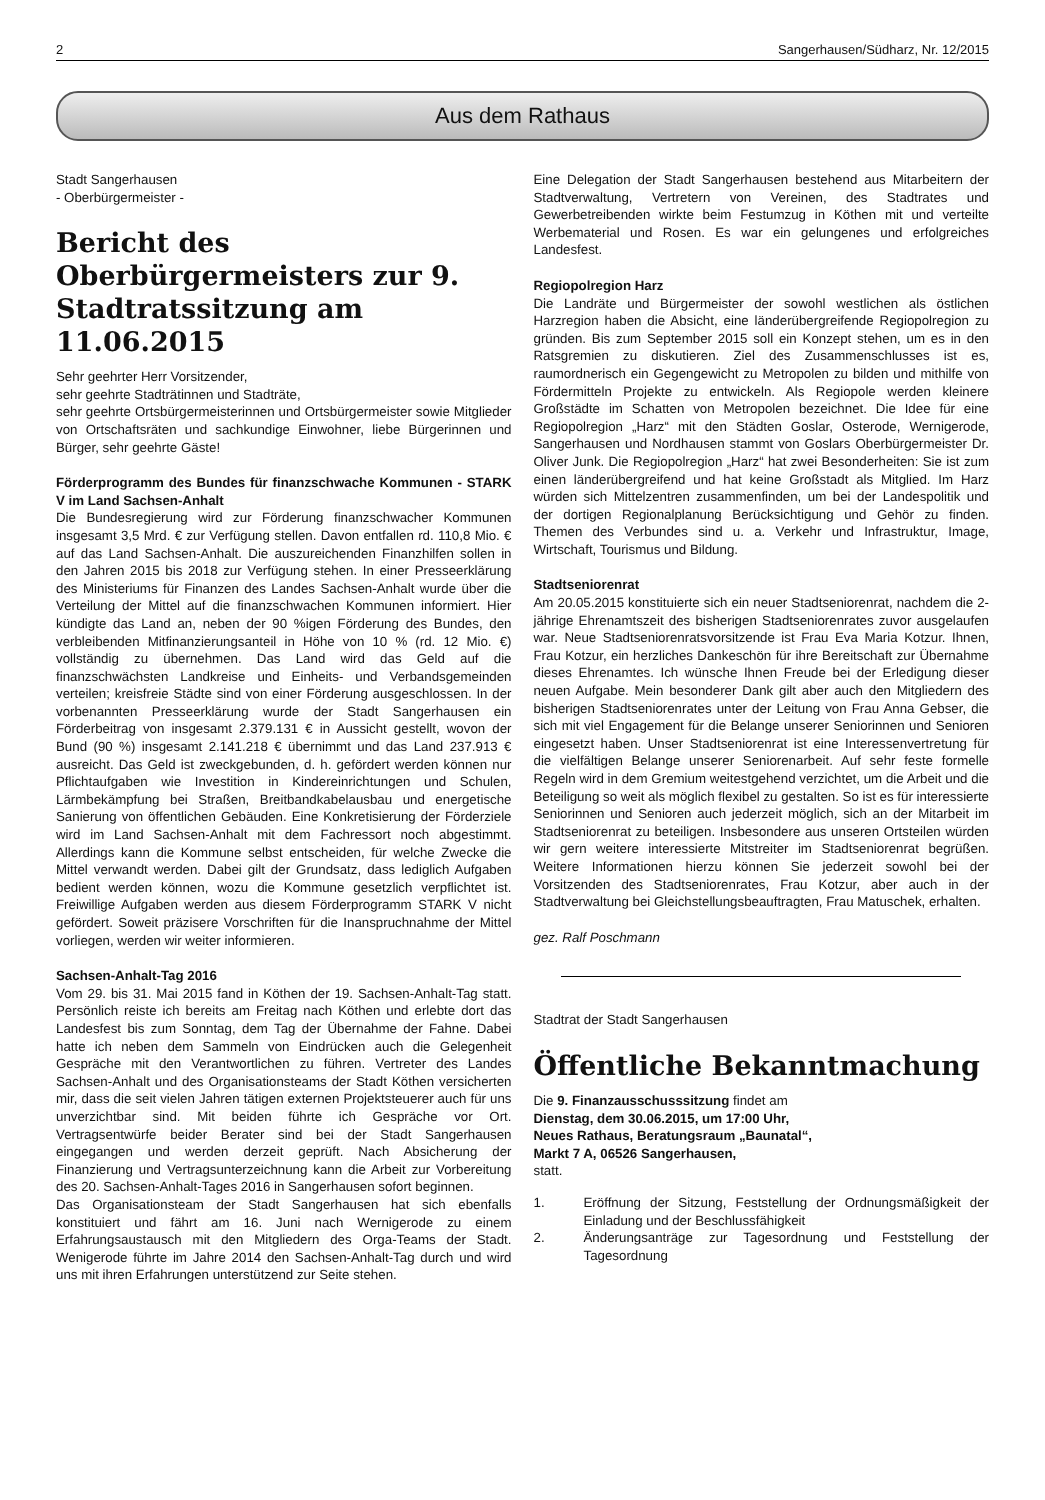2 Sangerhausen/Südharz, Nr. 12/2015
Aus dem Rathaus
Stadt Sangerhausen
- Oberbürgermeister -
Bericht des Oberbürgermeisters zur 9. Stadtratssitzung am 11.06.2015
Sehr geehrter Herr Vorsitzender,
sehr geehrte Stadträtinnen und Stadträte,
sehr geehrte Ortsbürgermeisterinnen und Ortsbürgermeister sowie Mitglieder von Ortschaftsräten und sachkundige Einwohner, liebe Bürgerinnen und Bürger, sehr geehrte Gäste!
Förderprogramm des Bundes für finanzschwache Kommunen - STARK V im Land Sachsen-Anhalt
Die Bundesregierung wird zur Förderung finanzschwacher Kommunen insgesamt 3,5 Mrd. € zur Verfügung stellen. Davon entfallen rd. 110,8 Mio. € auf das Land Sachsen-Anhalt. Die auszureichenden Finanzhilfen sollen in den Jahren 2015 bis 2018 zur Verfügung stehen. In einer Presseerklärung des Ministeriums für Finanzen des Landes Sachsen-Anhalt wurde über die Verteilung der Mittel auf die finanzschwachen Kommunen informiert. Hier kündigte das Land an, neben der 90 %igen Förderung des Bundes, den verbleibenden Mitfinanzierungsanteil in Höhe von 10 % (rd. 12 Mio. €) vollständig zu übernehmen. Das Land wird das Geld auf die finanzschwächsten Landkreise und Einheits- und Verbandsgemeinden verteilen; kreisfreie Städte sind von einer Förderung ausgeschlossen. In der vorbenannten Presseerklärung wurde der Stadt Sangerhausen ein Förderbeitrag von insgesamt 2.379.131 € in Aussicht gestellt, wovon der Bund (90 %) insgesamt 2.141.218 € übernimmt und das Land 237.913 € ausreicht. Das Geld ist zweckgebunden, d. h. gefördert werden können nur Pflichtaufgaben wie Investition in Kindereinrichtungen und Schulen, Lärmbekämpfung bei Straßen, Breitbandkabelausbau und energetische Sanierung von öffentlichen Gebäuden. Eine Konkretisierung der Förderziele wird im Land Sachsen-Anhalt mit dem Fachressort noch abgestimmt. Allerdings kann die Kommune selbst entscheiden, für welche Zwecke die Mittel verwandt werden. Dabei gilt der Grundsatz, dass lediglich Aufgaben bedient werden können, wozu die Kommune gesetzlich verpflichtet ist. Freiwillige Aufgaben werden aus diesem Förderprogramm STARK V nicht gefördert. Soweit präzisere Vorschriften für die Inanspruchnahme der Mittel vorliegen, werden wir weiter informieren.
Sachsen-Anhalt-Tag 2016
Vom 29. bis 31. Mai 2015 fand in Köthen der 19. Sachsen-Anhalt-Tag statt. Persönlich reiste ich bereits am Freitag nach Köthen und erlebte dort das Landesfest bis zum Sonntag, dem Tag der Übernahme der Fahne. Dabei hatte ich neben dem Sammeln von Eindrücken auch die Gelegenheit Gespräche mit den Verantwortlichen zu führen. Vertreter des Landes Sachsen-Anhalt und des Organisationsteams der Stadt Köthen versicherten mir, dass die seit vielen Jahren tätigen externen Projektsteuerer auch für uns unverzichtbar sind. Mit beiden führte ich Gespräche vor Ort. Vertragsentwürfe beider Berater sind bei der Stadt Sangerhausen eingegangen und werden derzeit geprüft. Nach Absicherung der Finanzierung und Vertragsunterzeichnung kann die Arbeit zur Vorbereitung des 20. Sachsen-Anhalt-Tages 2016 in Sangerhausen sofort beginnen.
Das Organisationsteam der Stadt Sangerhausen hat sich ebenfalls konstituiert und fährt am 16. Juni nach Wernigerode zu einem Erfahrungsaustausch mit den Mitgliedern des Orga-Teams der Stadt. Wenigerode führte im Jahre 2014 den Sachsen-Anhalt-Tag durch und wird uns mit ihren Erfahrungen unterstützend zur Seite stehen.
Eine Delegation der Stadt Sangerhausen bestehend aus Mitarbeitern der Stadtverwaltung, Vertretern von Vereinen, des Stadtrates und Gewerbetreibenden wirkte beim Festumzug in Köthen mit und verteilte Werbematerial und Rosen. Es war ein gelungenes und erfolgreiches Landesfest.
Regiopolregion Harz
Die Landräte und Bürgermeister der sowohl westlichen als östlichen Harzregion haben die Absicht, eine länderübergreifende Regiopolregion zu gründen. Bis zum September 2015 soll ein Konzept stehen, um es in den Ratsgremien zu diskutieren. Ziel des Zusammenschlusses ist es, raumordnerisch ein Gegengewicht zu Metropolen zu bilden und mithilfe von Fördermitteln Projekte zu entwickeln. Als Regiopole werden kleinere Großstädte im Schatten von Metropolen bezeichnet. Die Idee für eine Regiopolregion „Harz“ mit den Städten Goslar, Osterode, Wernigerode, Sangerhausen und Nordhausen stammt von Goslars Oberbürgermeister Dr. Oliver Junk. Die Regiopolregion „Harz“ hat zwei Besonderheiten: Sie ist zum einen länderübergreifend und hat keine Großstadt als Mitglied. Im Harz würden sich Mittelzentren zusammenfinden, um bei der Landespolitik und der dortigen Regionalplanung Berücksichtigung und Gehör zu finden. Themen des Verbundes sind u. a. Verkehr und Infrastruktur, Image, Wirtschaft, Tourismus und Bildung.
Stadtseniorenrat
Am 20.05.2015 konstituierte sich ein neuer Stadtseniorenrat, nachdem die 2-jährige Ehrenamtszeit des bisherigen Stadtseniorenrates zuvor ausgelaufen war. Neue Stadtseniorenratsvorsitzende ist Frau Eva Maria Kotzur. Ihnen, Frau Kotzur, ein herzliches Dankeschön für ihre Bereitschaft zur Übernahme dieses Ehrenamtes. Ich wünsche Ihnen Freude bei der Erledigung dieser neuen Aufgabe. Mein besonderer Dank gilt aber auch den Mitgliedern des bisherigen Stadtseniorenrates unter der Leitung von Frau Anna Gebser, die sich mit viel Engagement für die Belange unserer Seniorinnen und Senioren eingesetzt haben. Unser Stadtseniorenrat ist eine Interessenvertretung für die vielfältigen Belange unserer Seniorenarbeit. Auf sehr feste formelle Regeln wird in dem Gremium weitestgehend verzichtet, um die Arbeit und die Beteiligung so weit als möglich flexibel zu gestalten. So ist es für interessierte Seniorinnen und Senioren auch jederzeit möglich, sich an der Mitarbeit im Stadtseniorenrat zu beteiligen. Insbesondere aus unseren Ortsteilen würden wir gern weitere interessierte Mitstreiter im Stadtseniorenrat begrüßen. Weitere Informationen hierzu können Sie jederzeit sowohl bei der Vorsitzenden des Stadtseniorenrates, Frau Kotzur, aber auch in der Stadtverwaltung bei Gleichstellungsbeauftragten, Frau Matuschek, erhalten.
gez. Ralf Poschmann
Stadtrat der Stadt Sangerhausen
Öffentliche Bekanntmachung
Die 9. Finanzausschusssitzung findet am
Dienstag, dem 30.06.2015, um 17:00 Uhr,
Neues Rathaus, Beratungsraum „Baunatal“,
Markt 7 A, 06526 Sangerhausen,
statt.
1. Eröffnung der Sitzung, Feststellung der Ordnungsmäßigkeit der Einladung und der Beschlussfähigkeit
2. Änderungsanträge zur Tagesordnung und Feststellung der Tagesordnung